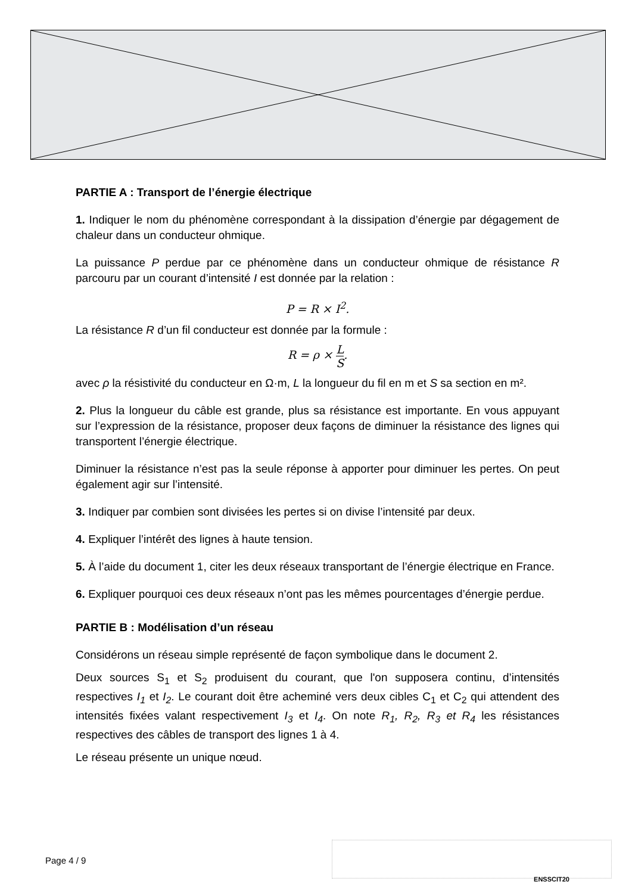PARTIE A : Transport de l’énergie électrique
1. Indiquer le nom du phénomène correspondant à la dissipation d’énergie par dégagement de chaleur dans un conducteur ohmique.
La puissance P perdue par ce phénomène dans un conducteur ohmique de résistance R parcouru par un courant d’intensité I est donnée par la relation :
P = R × I<sup>2</sup>.
La résistance R d’un fil conducteur est donnée par la formule :
R = ρ × L S.
avec ρ la résistivité du conducteur en Ω·m, L la longueur du fil en m et S sa section en m².
2. Plus la longueur du câble est grande, plus sa résistance est importante. En vous appuyant sur l’expression de la résistance, proposer deux façons de diminuer la résistance des lignes qui transportent l’énergie électrique.
Diminuer la résistance n’est pas la seule réponse à apporter pour diminuer les pertes. On peut également agir sur l’intensité.
3. Indiquer par combien sont divisées les pertes si on divise l’intensité par deux.
4. Expliquer l’intérêt des lignes à haute tension.
5. À l’aide du document 1, citer les deux réseaux transportant de l’énergie électrique en France.
6. Expliquer pourquoi ces deux réseaux n’ont pas les mêmes pourcentages d’énergie perdue.
PARTIE B : Modélisation d’un réseau
Considérons un réseau simple représenté de façon symbolique dans le document 2.
Deux sources S<sub>1</sub> et S<sub>2</sub> produisent du courant, que l'on supposera continu, d’intensités respectives I<sub>1</sub> et I<sub>2</sub>. Le courant doit être acheminé vers deux cibles C<sub>1</sub> et C<sub>2</sub> qui attendent des intensités fixées valant respectivement I<sub>3</sub> et I<sub>4</sub>. On note R<sub>1</sub>, R<sub>2</sub>, R<sub>3</sub> et R<sub>4</sub> les résistances respectives des câbles de transport des lignes 1 à 4.
Le réseau présente un unique nœud.
Page 4 / 9
ENSSCIT20